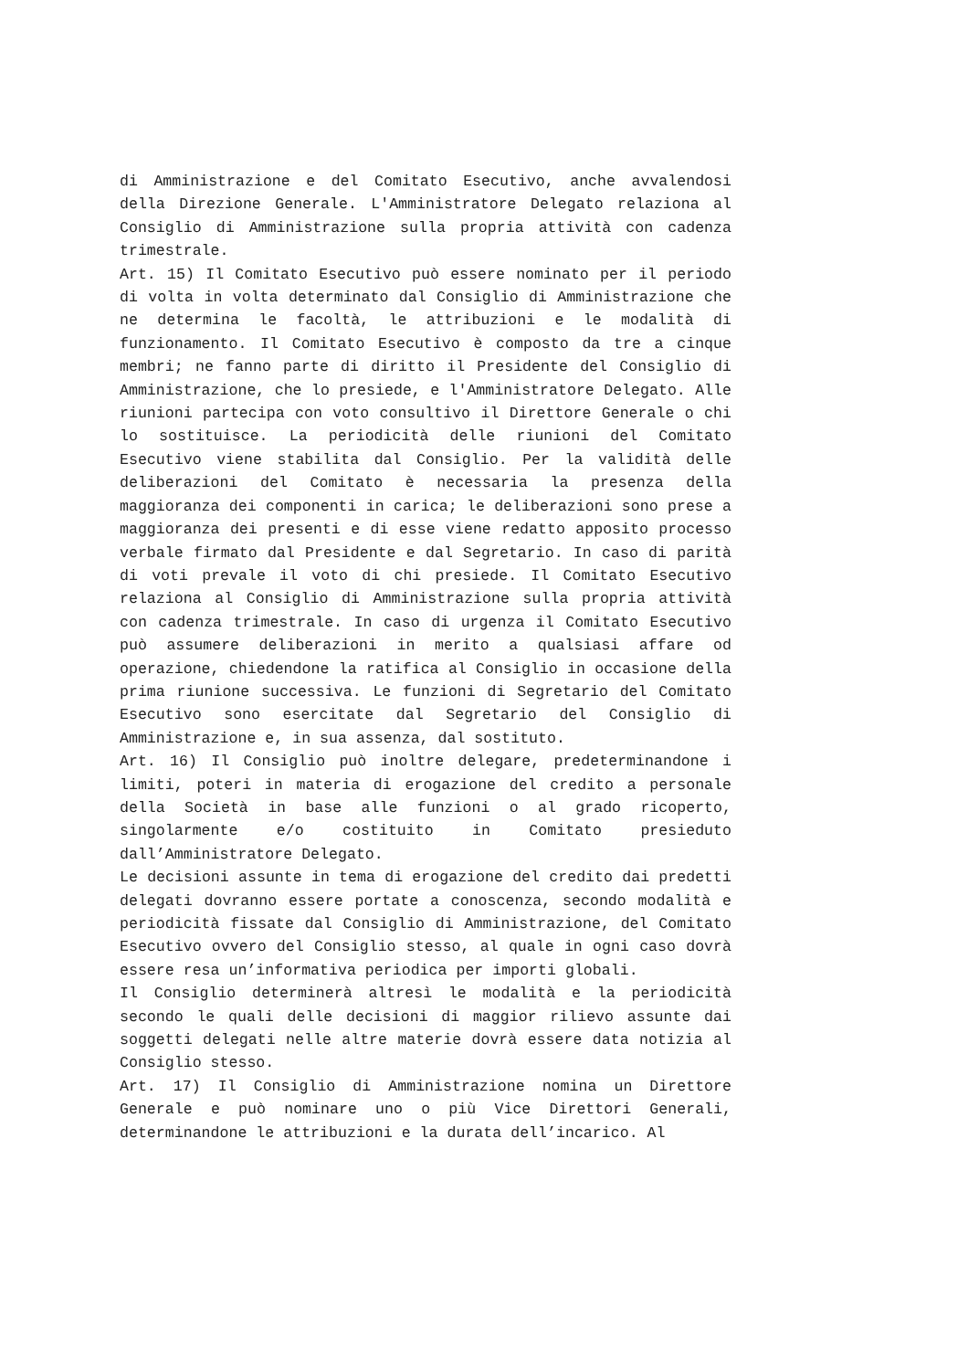di Amministrazione e del Comitato Esecutivo, anche avvalendosi della Direzione Generale. L'Amministratore Delegato relaziona al Consiglio di Amministrazione sulla propria attività con cadenza trimestrale.
Art. 15) Il Comitato Esecutivo può essere nominato per il periodo di volta in volta determinato dal Consiglio di Amministrazione che ne determina le facoltà, le attribuzioni e le modalità di funzionamento. Il Comitato Esecutivo è composto da tre a cinque membri; ne fanno parte di diritto il Presidente del Consiglio di Amministrazione, che lo presiede, e l'Amministratore Delegato. Alle riunioni partecipa con voto consultivo il Direttore Generale o chi lo sostituisce. La periodicità delle riunioni del Comitato Esecutivo viene stabilita dal Consiglio. Per la validità delle deliberazioni del Comitato è necessaria la presenza della maggioranza dei componenti in carica; le deliberazioni sono prese a maggioranza dei presenti e di esse viene redatto apposito processo verbale firmato dal Presidente e dal Segretario. In caso di parità di voti prevale il voto di chi presiede. Il Comitato Esecutivo relaziona al Consiglio di Amministrazione sulla propria attività con cadenza trimestrale. In caso di urgenza il Comitato Esecutivo può assumere deliberazioni in merito a qualsiasi affare od operazione, chiedendone la ratifica al Consiglio in occasione della prima riunione successiva. Le funzioni di Segretario del Comitato Esecutivo sono esercitate dal Segretario del Consiglio di Amministrazione e, in sua assenza, dal sostituto.
Art. 16) Il Consiglio può inoltre delegare, predeterminandone i limiti, poteri in materia di erogazione del credito a personale della Società in base alle funzioni o al grado ricoperto, singolarmente e/o costituito in Comitato presieduto dall’Amministratore Delegato.
Le decisioni assunte in tema di erogazione del credito dai predetti delegati dovranno essere portate a conoscenza, secondo modalità e periodicità fissate dal Consiglio di Amministrazione, del Comitato Esecutivo ovvero del Consiglio stesso, al quale in ogni caso dovrà essere resa un’informativa periodica per importi globali.
Il Consiglio determinerà altresì le modalità e la periodicità secondo le quali delle decisioni di maggior rilievo assunte dai soggetti delegati nelle altre materie dovrà essere data notizia al Consiglio stesso.
Art. 17) Il Consiglio di Amministrazione nomina un Direttore Generale e può nominare uno o più Vice Direttori Generali, determinandone le attribuzioni e la durata dell’incarico. Al